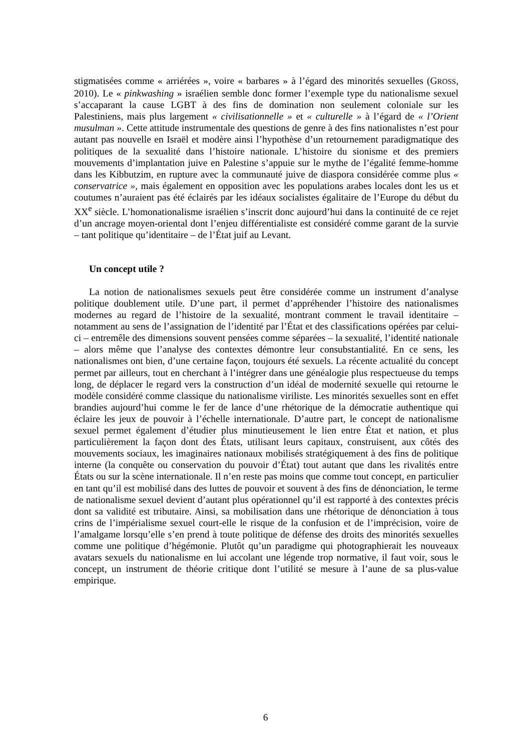stigmatisées comme « arriérées », voire « barbares » à l’égard des minorités sexuelles (GROSS, 2010). Le « pinkwashing » israélien semble donc former l’exemple type du nationalisme sexuel s’accaparant la cause LGBT à des fins de domination non seulement coloniale sur les Palestiniens, mais plus largement « civilisationnelle » et « culturelle » à l’égard de « l’Orient musulman ». Cette attitude instrumentale des questions de genre à des fins nationalistes n’est pour autant pas nouvelle en Israël et modère ainsi l’hypothèse d’un retournement paradigmatique des politiques de la sexualité dans l’histoire nationale. L’histoire du sionisme et des premiers mouvements d’implantation juive en Palestine s’appuie sur le mythe de l’égalité femme-homme dans les Kibbutzim, en rupture avec la communauté juive de diaspora considérée comme plus « conservatrice », mais également en opposition avec les populations arabes locales dont les us et coutumes n’auraient pas été éclairés par les idéaux socialistes égalitaire de l’Europe du début du XX<sup>e</sup> siècle. L’homonationalisme israélien s’inscrit donc aujourd’hui dans la continuité de ce rejet d’un ancrage moyen-oriental dont l’enjeu différentialiste est considéré comme garant de la survie – tant politique qu’identitaire – de l’État juif au Levant.
Un concept utile ?
La notion de nationalismes sexuels peut être considérée comme un instrument d’analyse politique doublement utile. D’une part, il permet d’appréhender l’histoire des nationalismes modernes au regard de l’histoire de la sexualité, montrant comment le travail identitaire – notamment au sens de l’assignation de l’identité par l’État et des classifications opérées par celui-ci – entremêle des dimensions souvent pensées comme séparées – la sexualité, l’identité nationale – alors même que l’analyse des contextes démontre leur consubstantialité. En ce sens, les nationalismes ont bien, d’une certaine façon, toujours été sexuels. La récente actualité du concept permet par ailleurs, tout en cherchant à l’intégrer dans une généalogie plus respectueuse du temps long, de déplacer le regard vers la construction d’un idéal de modernité sexuelle qui retourne le modèle considéré comme classique du nationalisme viriliste. Les minorités sexuelles sont en effet brandies aujourd’hui comme le fer de lance d’une rhétorique de la démocratie authentique qui éclaire les jeux de pouvoir à l’échelle internationale. D’autre part, le concept de nationalisme sexuel permet également d’étudier plus minutieusement le lien entre État et nation, et plus particulièrement la façon dont des États, utilisant leurs capitaux, construisent, aux côtés des mouvements sociaux, les imaginaires nationaux mobilisés stratégiquement à des fins de politique interne (la conquête ou conservation du pouvoir d’État) tout autant que dans les rivalités entre États ou sur la scène internationale. Il n’en reste pas moins que comme tout concept, en particulier en tant qu’il est mobilisé dans des luttes de pouvoir et souvent à des fins de dénonciation, le terme de nationalisme sexuel devient d’autant plus opérationnel qu’il est rapporté à des contextes précis dont sa validité est tributaire. Ainsi, sa mobilisation dans une rhétorique de dénonciation à tous crins de l’impérialisme sexuel court-elle le risque de la confusion et de l’imprécision, voire de l’amalgame lorsqu’elle s’en prend à toute politique de défense des droits des minorités sexuelles comme une politique d’hégémonie. Plutôt qu’un paradigme qui photographierait les nouveaux avatars sexuels du nationalisme en lui accolant une légende trop normative, il faut voir, sous le concept, un instrument de théorie critique dont l’utilité se mesure à l’aune de sa plus-value empirique.
6